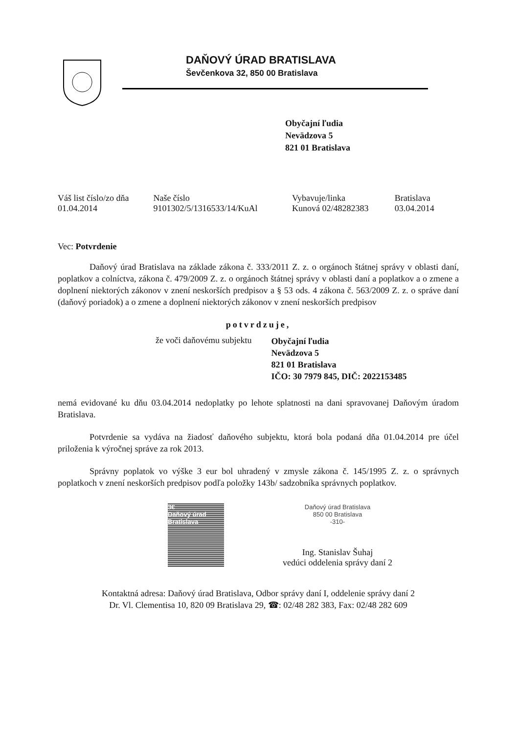DAŇOVÝ ÚRAD BRATISLAVA
Ševčenkova 32, 850 00 Bratislava
Obyčajní ľudia
Nevädzova 5
821 01 Bratislava
| Váš list číslo/zo dňa | Naše číslo | Vybavuje/linka | Bratislava |
| --- | --- | --- | --- |
| 01.04.2014 | 9101302/5/1316533/14/KuAl | Kunová 02/48282383 | 03.04.2014 |
Vec: Potvrdenie
Daňový úrad Bratislava na základe zákona č. 333/2011 Z. z. o orgánoch štátnej správy v oblasti daní, poplatkov a colníctva, zákona č. 479/2009 Z. z. o orgánoch štátnej správy v oblasti daní a poplatkov a o zmene a doplnení niektorých zákonov v znení neskorších predpisov a § 53 ods. 4 zákona č. 563/2009 Z. z. o správe daní (daňový poriadok) a o zmene a doplnení niektorých zákonov v znení neskorších predpisov
potvrdzuje,
že voči daňovému subjektu Obyčajní ľudia
Nevädzova 5
821 01 Bratislava
IČO: 30 7979 845, DIČ: 2022153485
nemá evidované ku dňu 03.04.2014 nedoplatky po lehote splatnosti na dani spravovanej Daňovým úradom Bratislava.
Potvrdenie sa vydáva na žiadosť daňového subjektu, ktorá bola podaná dňa 01.04.2014 pre účel priloženia k výročnej správe za rok 2013.
Správny poplatok vo výške 3 eur bol uhradený v zmysle zákona č. 145/1995 Z. z. o správnych poplatkoch v znení neskorších predpisov podľa položky 143b/ sadzobníka správnych poplatkov.
3€
Daňový úrad Bratislava
Daňový úrad Bratislava
850 00 Bratislava
-310-
Ing. Stanislav Šuhaj
vedúci oddelenia správy daní 2
Kontaktná adresa: Daňový úrad Bratislava, Odbor správy daní I, oddelenie správy daní 2
Dr. Vl. Clementisa 10, 820 09 Bratislava 29, ☎: 02/48 282 383, Fax: 02/48 282 609